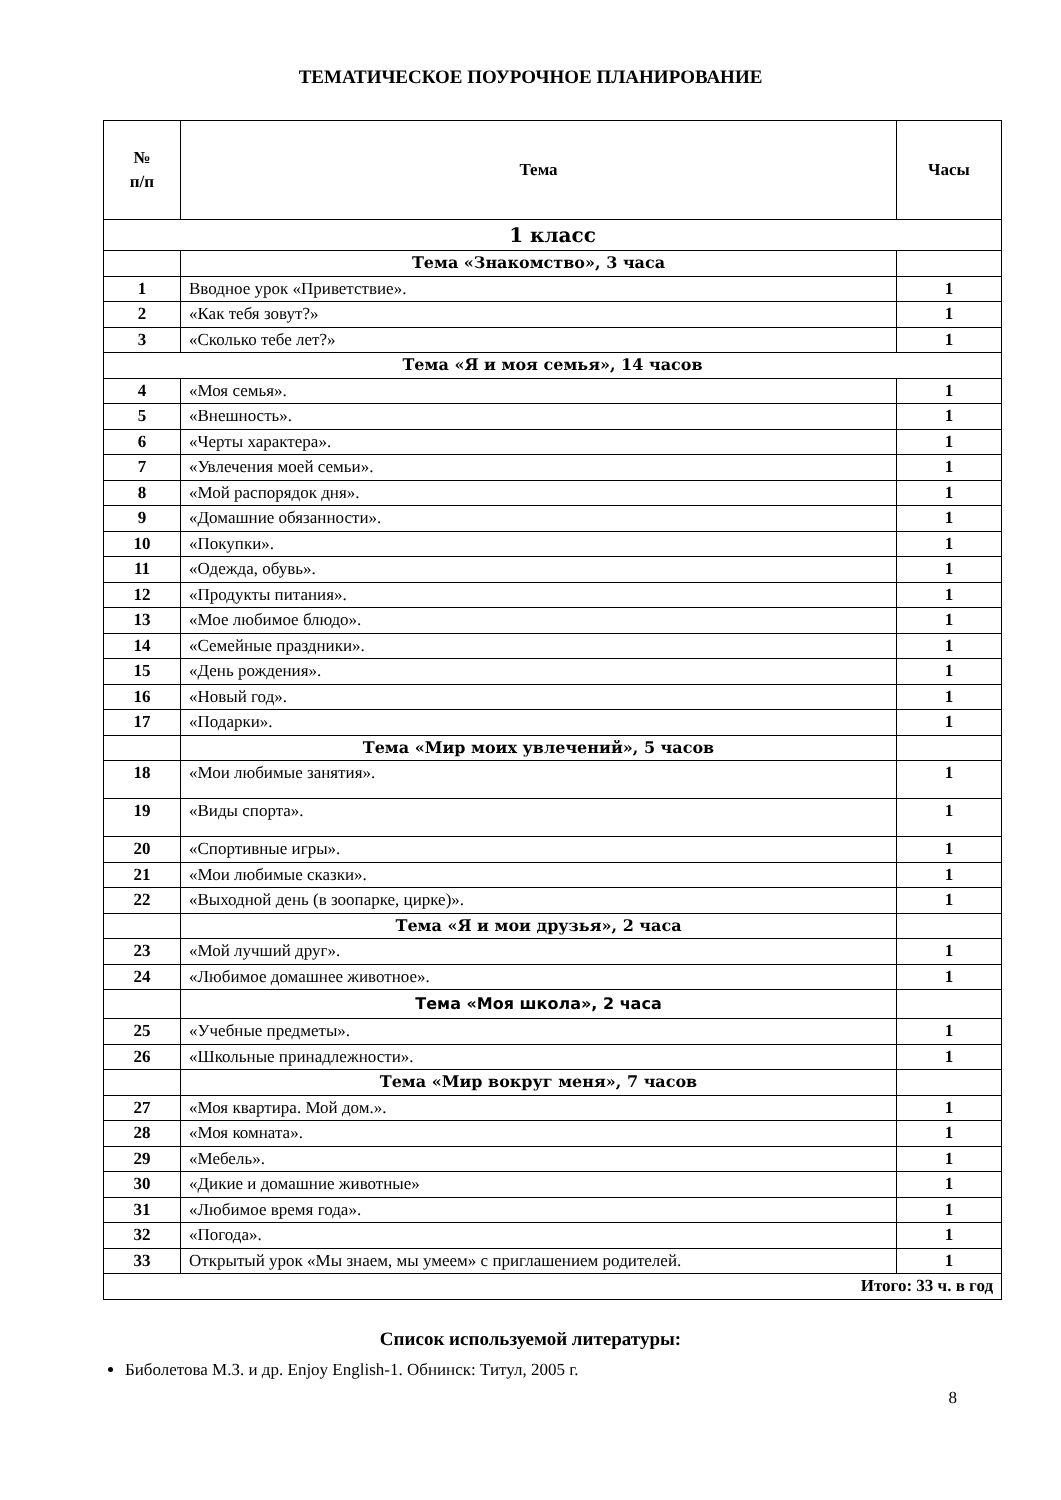ТЕМАТИЧЕСКОЕ ПОУРОЧНОЕ ПЛАНИРОВАНИЕ
| № п/п | Тема | Часы |
| --- | --- | --- |
| 1 класс | | |
| | Тема «Знакомство», 3 часа | |
| 1 | Вводное урок «Приветствие». | 1 |
| 2 | «Как тебя зовут?» | 1 |
| 3 | «Сколько тебе лет?» | 1 |
| Тема «Я и моя семья», 14 часов | | |
| 4 | «Моя семья». | 1 |
| 5 | «Внешность». | 1 |
| 6 | «Черты характера». | 1 |
| 7 | «Увлечения моей семьи». | 1 |
| 8 | «Мой распорядок дня». | 1 |
| 9 | «Домашние обязанности». | 1 |
| 10 | «Покупки». | 1 |
| 11 | «Одежда, обувь». | 1 |
| 12 | «Продукты питания». | 1 |
| 13 | «Мое любимое блюдо». | 1 |
| 14 | «Семейные праздники». | 1 |
| 15 | «День рождения». | 1 |
| 16 | «Новый год». | 1 |
| 17 | «Подарки». | 1 |
| | Тема «Мир моих увлечений», 5 часов | |
| 18 | «Мои любимые занятия». | 1 |
| 19 | «Виды спорта». | 1 |
| 20 | «Спортивные игры». | 1 |
| 21 | «Мои любимые сказки». | 1 |
| 22 | «Выходной день (в зоопарке, цирке)». | 1 |
| | Тема «Я и мои друзья», 2 часа | |
| 23 | «Мой лучший друг». | 1 |
| 24 | «Любимое домашнее животное». | 1 |
| | Тема «Моя школа», 2 часа | |
| 25 | «Учебные предметы». | 1 |
| 26 | «Школьные принадлежности». | 1 |
| | Тема «Мир вокруг меня», 7 часов | |
| 27 | «Моя квартира. Мой дом.». | 1 |
| 28 | «Моя комната». | 1 |
| 29 | «Мебель». | 1 |
| 30 | «Дикие и домашние животные» | 1 |
| 31 | «Любимое время года». | 1 |
| 32 | «Погода». | 1 |
| 33 | Открытый урок «Мы знаем, мы умеем» с приглашением родителей. | 1 |
| Итого: 33 ч. в год | | |
Список используемой литературы:
Биболетова М.З. и др. Enjoy English-1. Обнинск: Титул, 2005 г.
8